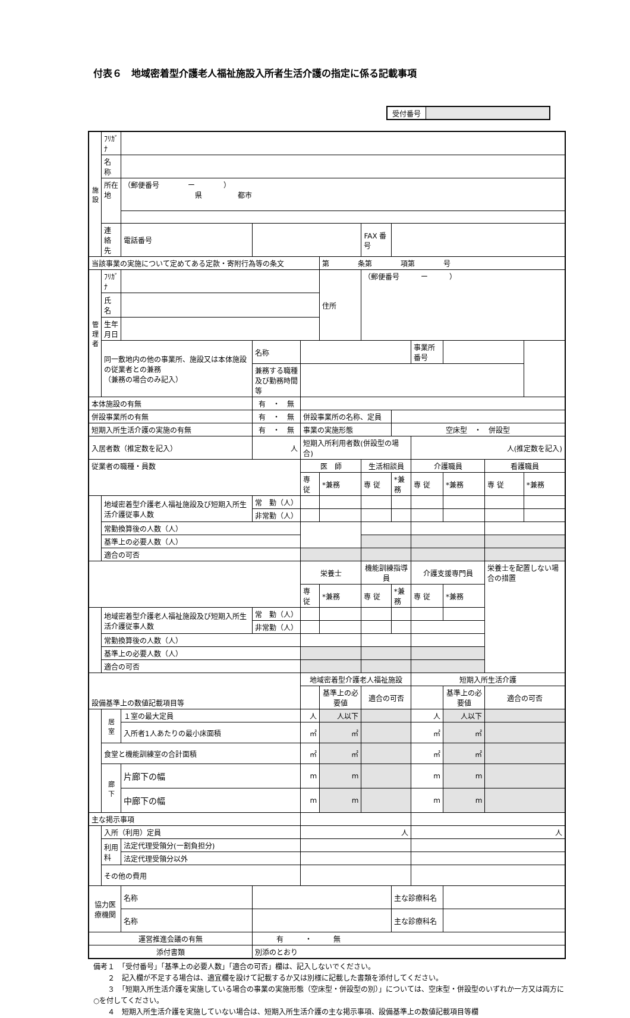付表６　地域密着型介護老人福祉施設入所者生活介護の指定に係る記載事項
受付番号
| 施 設 | ﾌﾘｶﾞﾅ | | | | | | | | | | |
| | 名 称 | | | | | | | | | | |
| | 所在地 | （郵便番号 ー ） 県 都市 | | | | | | | | | |
| | 連 絡 先 | 電話番号 | | | | FAX 番号 | | | | | |
| 当該事業の実施について定めてある定款・寄附行為等の条文 | | | | | 第 条第 項第 号 | | | | | | |
| 管 理 者 | ﾌﾘｶﾞﾅ | | | | 住所 | （郵便番号 ー ） | | | | | |
| | 氏 名 | | | | | | | | | | |
| | 生年月日 | | | | | | | | | | |
| | 同一敷地内の他の事業所、施設又は本体施設の従業者との兼務 （兼務の場合のみ記入） | | 名称 | | | | | 事業所番号 | | | |
| | | | 兼務する職種 及び勤務時間等 | | | | | | | | |
| 本体施設の有無 | | | 有 ・ 無 | | | | | | | | |
| 併設事業所の有無 | | | 有 ・ 無 | 併設事業所の名称、定員 | | | | | | | |
| 短期入所生活介護の実施の有無 | | | 有 ・ 無 | 事業の実施形態 | | | 空床型 ・ 併設型 | | | | |
| 入居者数（推定数を記入） | | | 人 | 短期入所利用者数(併設型の場合) | | | | 人(推定数を記入) | | | |
| 従業者の職種・員数 | | | | 医 師 | | 生活相談員 | | 介護職員 | | 看護職員 | |
| | | | | 専 従 | *兼務 | 専 従 | *兼務 | 専 従 | *兼務 | 専 従 | *兼務 |
| | 地域密着型介護老人福祉施設及び短期入所生活介護従事人数 | | 常 勤（人） | | | | | | | | |
| | | | 非常勤（人） | | | | | | | | |
| | 常勤換算後の人数（人） | | | | | | | | | | |
| | 基準上の必要人数（人） | | | | | | | | | | |
| | 適合の可否 | | | | | | | | | | |
| | | | | 栄養士 | | 機能訓練指導員 | | 介護支援専門員 | | 栄養士を配置しない場合の措置 | |
| | | | | 専 従 | *兼務 | 専 従 | *兼務 | 専 従 | *兼務 | | |
| | 地域密着型介護老人福祉施設及び短期入所生活介護従事人数 | | 常 勤（人） | | | | | | | | |
| | | | 非常勤（人） | | | | | | | | |
| | 常勤換算後の人数（人） | | | | | | | | | | |
| | 基準上の必要人数（人） | | | | | | | | | | |
| | 適合の可否 | | | | | | | | | | |
| 設備基準上の数値記載項目等 | | | | 地域密着型介護老人福祉施設 | | | | 短期入所生活介護 | | | |
| | | | | | 基準上の必要値 | 適合の可否 | | | 基準上の必要値 | 適合の可否 | |
| | 居 室 | １室の最大定員 | | 人 | 人以下 | | | 人 | 人以下 | | |
| | | 入所者1人あたりの最小床面積 | | ㎡ | ㎡ | | | ㎡ | ㎡ | | |
| | 食堂と機能訓練室の合計面積 | | | ㎡ | ㎡ | | | ㎡ | ㎡ | | |
| | 廊 下 | 片廊下の幅 | | m | m | | | m | m | | |
| | | 中廊下の幅 | | m | m | | | m | m | | |
| 主な掲示事項 | | | | | | | | | | | |
| | 入所（利用）定員 | | | 人 | | | | 人 | | | |
| | 利用料 | 法定代理受領分(一割負担分) | | | | | | | | | |
| | | 法定代理受領分以外 | | | | | | | | | |
| | その他の費用 | | | | | | | | | | |
| 協力医療機関 | | 名称 | | | | | 主な診療科名 | | | | |
| | | 名称 | | | | | 主な診療科名 | | | | |
| 運営推進会議の有無 | | | 有 ・ 無 | | | | | | | | |
| 添付書類 | | | 別添のとおり | | | | | | | | |
備考１　「受付番号」「基準上の必要人数」「適合の可否」欄は、記入しないでください。
　　２　記入欄が不足する場合は、適宜欄を設けて記載するか又は別様に記載した書類を添付してください。
　　３　「短期入所生活介護を実施している場合の事業の実施形態（空床型・併設型の別）」については、空床型・併設型のいずれか一方又は両方に○を付してください。
　　４　短期入所生活介護を実施していない場合は、短期入所生活介護の主な掲示事項、設備基準上の数値記載項目等欄